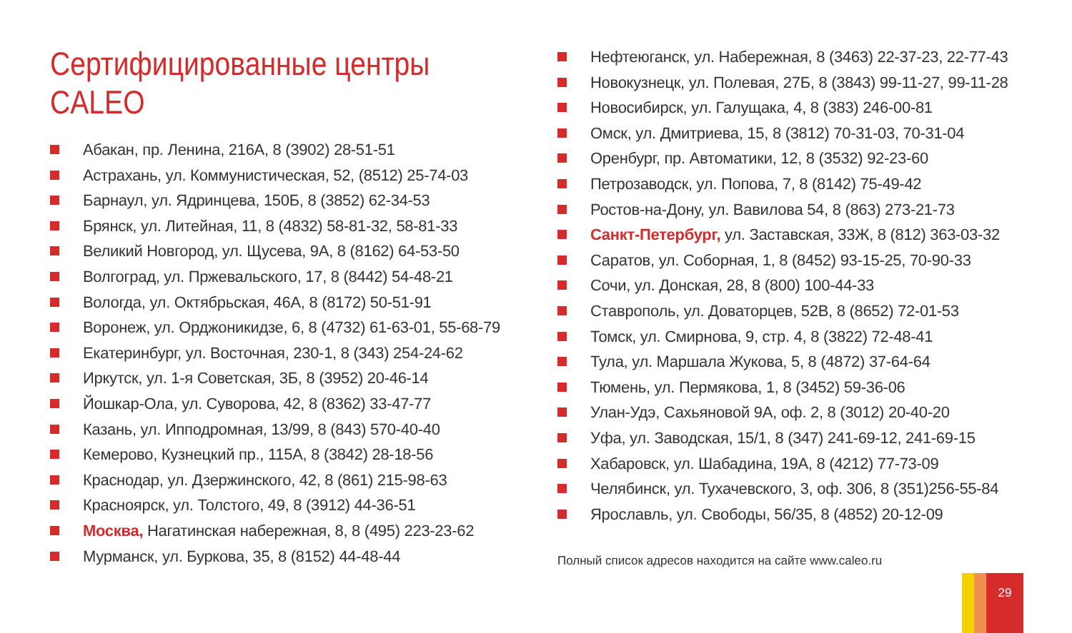Сертифицированные центры
CALEO
Абакан, пр. Ленина, 216А, 8 (3902) 28-51-51
Астрахань, ул. Коммунистическая, 52, (8512) 25-74-03
Барнаул, ул. Ядринцева, 150Б, 8 (3852) 62-34-53
Брянск, ул. Литейная, 11, 8 (4832) 58-81-32, 58-81-33
Великий Новгород, ул. Щусева, 9А, 8 (8162) 64-53-50
Волгоград, ул. Пржевальского, 17, 8 (8442) 54-48-21
Вологда, ул. Октябрьская, 46А, 8 (8172) 50-51-91
Воронеж, ул. Орджоникидзе, 6, 8 (4732) 61-63-01, 55-68-79
Екатеринбург, ул. Восточная, 230-1, 8 (343) 254-24-62
Иркутск, ул. 1-я Советская, 3Б, 8 (3952) 20-46-14
Йошкар-Ола, ул. Суворова, 42, 8 (8362) 33-47-77
Казань, ул. Ипподромная, 13/99, 8 (843) 570-40-40
Кемерово, Кузнецкий пр., 115А, 8 (3842) 28-18-56
Краснодар, ул. Дзержинского, 42, 8 (861) 215-98-63
Красноярск, ул. Толстого, 49, 8 (3912) 44-36-51
Москва, Нагатинская набережная, 8, 8 (495) 223-23-62
Мурманск, ул. Буркова, 35, 8 (8152) 44-48-44
Нефтеюганск, ул. Набережная, 8 (3463) 22-37-23, 22-77-43
Новокузнецк, ул. Полевая, 27Б, 8 (3843) 99-11-27, 99-11-28
Новосибирск, ул. Галущака, 4, 8 (383) 246-00-81
Омск, ул. Дмитриева, 15, 8 (3812) 70-31-03, 70-31-04
Оренбург, пр. Автоматики, 12, 8 (3532) 92-23-60
Петрозаводск, ул. Попова, 7, 8 (8142) 75-49-42
Ростов-на-Дону, ул. Вавилова 54, 8 (863) 273-21-73
Санкт-Петербург, ул. Заставская, 33Ж, 8 (812) 363-03-32
Саратов, ул. Соборная, 1, 8 (8452) 93-15-25, 70-90-33
Сочи, ул. Донская, 28, 8 (800) 100-44-33
Ставрополь, ул. Доваторцев, 52В, 8 (8652) 72-01-53
Томск, ул. Смирнова, 9, стр. 4, 8 (3822) 72-48-41
Тула, ул. Маршала Жукова, 5, 8 (4872) 37-64-64
Тюмень, ул. Пермякова, 1, 8 (3452) 59-36-06
Улан-Удэ, Сахьяновой 9А, оф. 2, 8 (3012) 20-40-20
Уфа, ул. Заводская, 15/1, 8 (347) 241-69-12, 241-69-15
Хабаровск, ул. Шабадина, 19А, 8 (4212) 77-73-09
Челябинск, ул. Тухачевского, 3, оф. 306, 8 (351)256-55-84
Ярославль, ул. Свободы, 56/35, 8 (4852) 20-12-09
Полный список адресов находится на сайте www.caleo.ru
29